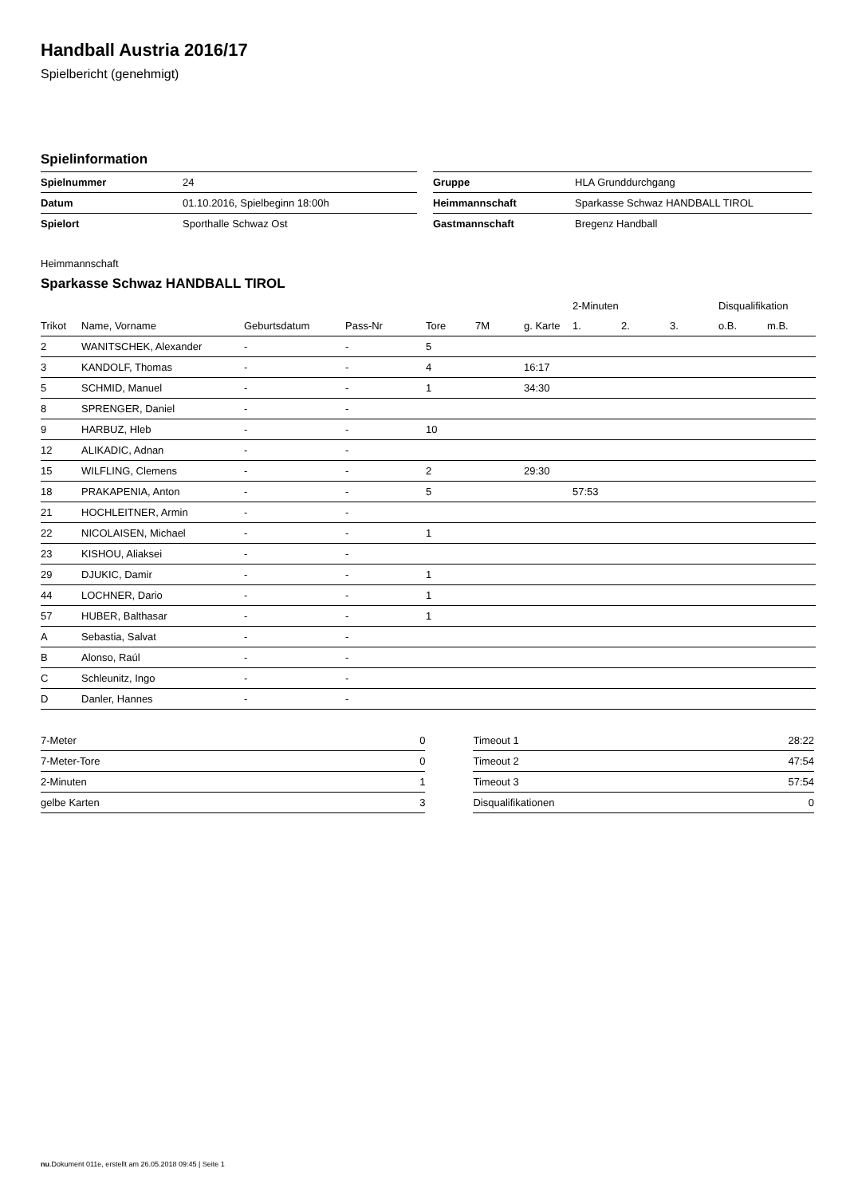Handball Austria 2016/17
Spielbericht (genehmigt)
Spielinformation
| Spielnummer | 24 |
| Datum | 01.10.2016, Spielbeginn 18:00h |
| Spielort | Sporthalle Schwaz Ost |
| Gruppe | HLA Grunddurchgang |
| Heimmannschaft | Sparkasse Schwaz HANDBALL TIROL |
| Gastmannschaft | Bregenz Handball |
Heimmannschaft
Sparkasse Schwaz HANDBALL TIROL
| | | | | | | | 2-Minuten | | | Disqualifikation | |
| --- | --- | --- | --- | --- | --- | --- | --- | --- | --- | --- | --- |
| Trikot | Name, Vorname | Geburtsdatum | Pass-Nr | Tore | 7M | g. Karte | 1. | 2. | 3. | o.B. | m.B. |
| 2 | WANITSCHEK, Alexander | - | - | 5 | | | | | | | |
| 3 | KANDOLF, Thomas | - | - | 4 | | 16:17 | | | | | |
| 5 | SCHMID, Manuel | - | - | 1 | | 34:30 | | | | | |
| 8 | SPRENGER, Daniel | - | - | | | | | | | | |
| 9 | HARBUZ, Hleb | - | - | 10 | | | | | | | |
| 12 | ALIKADIC, Adnan | - | - | | | | | | | | |
| 15 | WILFLING, Clemens | - | - | 2 | | 29:30 | | | | | |
| 18 | PRAKAPENIA, Anton | - | - | 5 | | | 57:53 | | | | |
| 21 | HOCHLEITNER, Armin | - | - | | | | | | | | |
| 22 | NICOLAISEN, Michael | - | - | 1 | | | | | | | |
| 23 | KISHOU, Aliaksei | - | - | | | | | | | | |
| 29 | DJUKIC, Damir | - | - | 1 | | | | | | | |
| 44 | LOCHNER, Dario | - | - | 1 | | | | | | | |
| 57 | HUBER, Balthasar | - | - | 1 | | | | | | | |
| A | Sebastia, Salvat | - | - | | | | | | | | |
| B | Alonso, Raúl | - | - | | | | | | | | |
| C | Schleunitz, Ingo | - | - | | | | | | | | |
| D | Danler, Hannes | - | - | | | | | | | | |
| 7-Meter | 0 |
| 7-Meter-Tore | 0 |
| 2-Minuten | 1 |
| gelbe Karten | 3 |
| Timeout 1 | 28:22 |
| Timeout 2 | 47:54 |
| Timeout 3 | 57:54 |
| Disqualifikationen | 0 |
nu.Dokument 011e, erstellt am 26.05.2018 09:45 | Seite 1